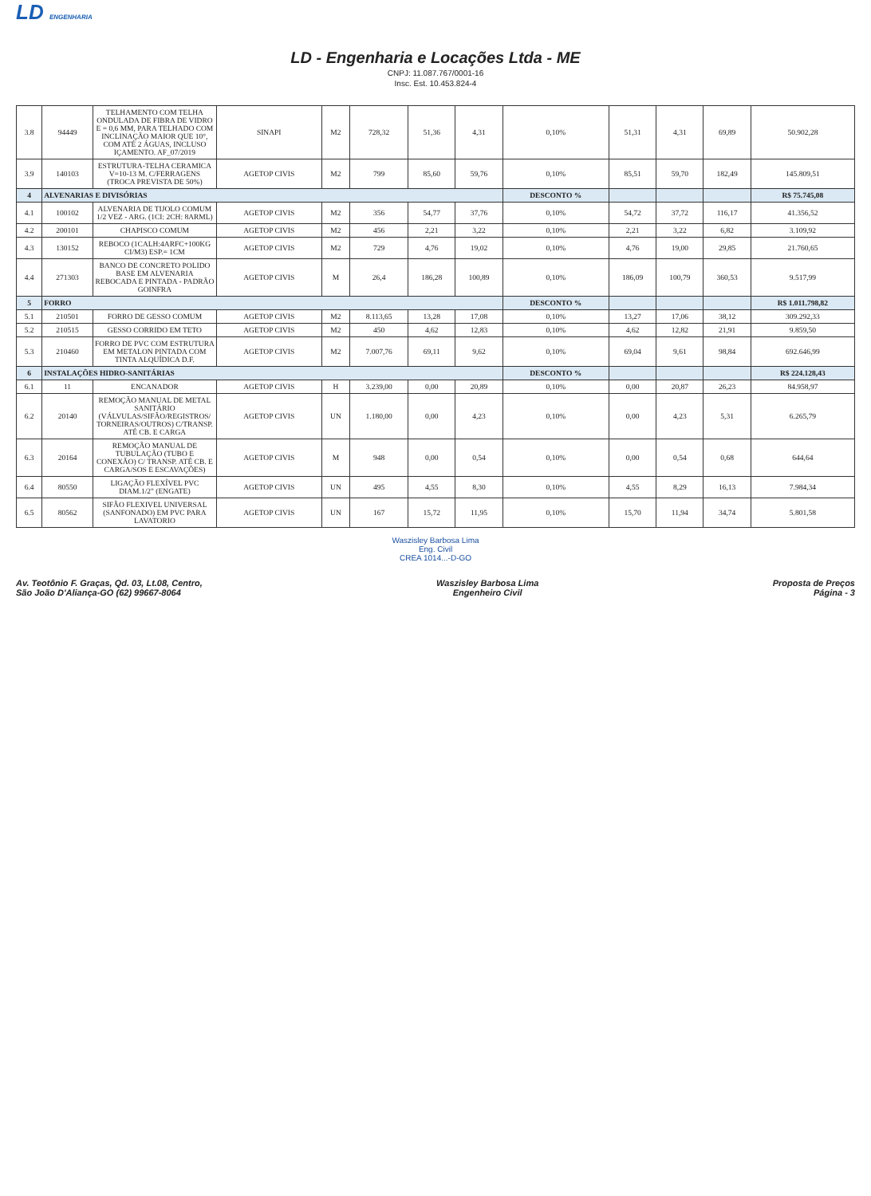LD ENGENHARIA
LD - Engenharia e Locações Ltda - ME
CNPJ: 11.087.767/0001-16
Insc. Est. 10.453.824-4
| 3.8 | 94449 | TELHAMENTO COM TELHA ONDULADA DE FIBRA DE VIDRO E = 0,6 MM, PARA TELHADO COM INCLINAÇÃO MAIOR QUE 10°, COM ATÉ 2 ÁGUAS, INCLUSO IÇAMENTO. AF_07/2019 | SINAPI | M2 | 728,32 | 51,36 | 4,31 | 0,10% | 51,31 | 4,31 | 69,89 | 50.902,28 |
| 3.9 | 140103 | ESTRUTURA-TELHA CERAMICA V=10-13 M. C/FERRAGENS (TROCA PREVISTA DE 50%) | AGETOP CIVIS | M2 | 799 | 85,60 | 59,76 | 0,10% | 85,51 | 59,70 | 182,49 | 145.809,51 |
| 4 | ALVENARIAS E DIVISÓRIAS | | | | | | | DESCONTO % | | | | R$ 75.745,08 |
| 4.1 | 100102 | ALVENARIA DE TIJOLO COMUM 1/2 VEZ - ARG. (1CI: 2CH: 8ARML) | AGETOP CIVIS | M2 | 356 | 54,77 | 37,76 | 0,10% | 54,72 | 37,72 | 116,17 | 41.356,52 |
| 4.2 | 200101 | CHAPISCO COMUM | AGETOP CIVIS | M2 | 456 | 2,21 | 3,22 | 0,10% | 2,21 | 3,22 | 6,82 | 3.109,92 |
| 4.3 | 130152 | REBOCO (1CALH:4ARFC+100KG CI/M3) ESP.= 1CM | AGETOP CIVIS | M2 | 729 | 4,76 | 19,02 | 0,10% | 4,76 | 19,00 | 29,85 | 21.760,65 |
| 4.4 | 271303 | BANCO DE CONCRETO POLIDO BASE EM ALVENARIA REBOCADA E PINTADA - PADRÃO GOINFRA | AGETOP CIVIS | M | 26,4 | 186,28 | 100,89 | 0,10% | 186,09 | 100,79 | 360,53 | 9.517,99 |
| 5 | FORRO | | | | | | | DESCONTO % | | | | R$ 1.011.798,82 |
| 5.1 | 210501 | FORRO DE GESSO COMUM | AGETOP CIVIS | M2 | 8.113,65 | 13,28 | 17,08 | 0,10% | 13,27 | 17,06 | 38,12 | 309.292,33 |
| 5.2 | 210515 | GESSO CORRIDO EM TETO | AGETOP CIVIS | M2 | 450 | 4,62 | 12,83 | 0,10% | 4,62 | 12,82 | 21,91 | 9.859,50 |
| 5.3 | 210460 | FORRO DE PVC COM ESTRUTURA EM METALON PINTADA COM TINTA ALQUÍDICA D.F. | AGETOP CIVIS | M2 | 7.007,76 | 69,11 | 9,62 | 0,10% | 69,04 | 9,61 | 98,84 | 692.646,99 |
| 6 | INSTALAÇÕES HIDRO-SANITÁRIAS | | | | | | | DESCONTO % | | | | R$ 224.128,43 |
| 6.1 | 11 | ENCANADOR | AGETOP CIVIS | H | 3.239,00 | 0,00 | 20,89 | 0,10% | 0,00 | 20,87 | 26,23 | 84.958,97 |
| 6.2 | 20140 | REMOÇÃO MANUAL DE METAL SANITÁRIO (VÁLVULAS/SIFÃO/REGISTROS/ TORNEIRAS/OUTROS) C/TRANSP. ATÉ CB. E CARGA | AGETOP CIVIS | UN | 1.180,00 | 0,00 | 4,23 | 0,10% | 0,00 | 4,23 | 5,31 | 6.265,79 |
| 6.3 | 20164 | REMOÇÃO MANUAL DE TUBULAÇÃO (TUBO E CONEXÃO) C/ TRANSP. ATÉ CB. E CARGA/SOS E ESCAVAÇÕES) | AGETOP CIVIS | M | 948 | 0,00 | 0,54 | 0,10% | 0,00 | 0,54 | 0,68 | 644,64 |
| 6.4 | 80550 | LIGAÇÃO FLEXÍVEL PVC DIAM.1/2" (ENGATE) | AGETOP CIVIS | UN | 495 | 4,55 | 8,30 | 0,10% | 4,55 | 8,29 | 16,13 | 7.984,34 |
| 6.5 | 80562 | SIFÃO FLEXIVEL UNIVERSAL (SANFONADO) EM PVC PARA LAVATORIO | AGETOP CIVIS | UN | 167 | 15,72 | 11,95 | 0,10% | 15,70 | 11,94 | 34,74 | 5.801,58 |
Waszisley Barbosa Lima
Eng. Civil
CREA 1014...-D-GO
Av. Teotônio F. Graças, Qd. 03, Lt.08, Centro,
São João D'Aliança-GO (62) 99667-8064
Waszisley Barbosa Lima
Engenheiro Civil
Proposta de Preços
Página - 3